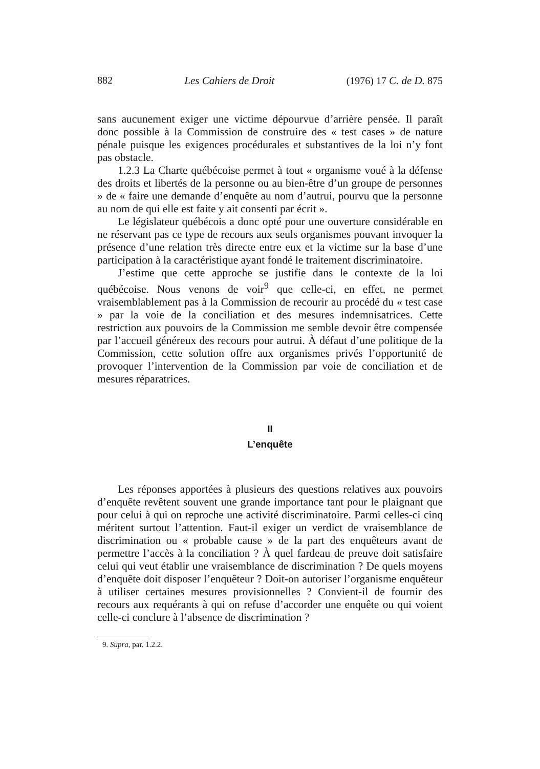882 Les Cahiers de Droit (1976) 17 C. de D. 875
sans aucunement exiger une victime dépourvue d’arrière pensée. Il paraît donc possible à la Commission de construire des « test cases » de nature pénale puisque les exigences procédurales et substantives de la loi n’y font pas obstacle.
1.2.3 La Charte québécoise permet à tout « organisme voué à la défense des droits et libertés de la personne ou au bien-être d’un groupe de personnes » de « faire une demande d’enquête au nom d’autrui, pourvu que la personne au nom de qui elle est faite y ait consenti par écrit ».
Le législateur québécois a donc opté pour une ouverture considérable en ne réservant pas ce type de recours aux seuls organismes pouvant invoquer la présence d’une relation très directe entre eux et la victime sur la base d’une participation à la caractéristique ayant fondé le traitement discriminatoire.
J’estime que cette approche se justifie dans le contexte de la loi québécoise. Nous venons de voir<sup>9</sup> que celle-ci, en effet, ne permet vraisemblablement pas à la Commission de recourir au procédé du « test case » par la voie de la conciliation et des mesures indemnisatrices. Cette restriction aux pouvoirs de la Commission me semble devoir être compensée par l’accueil généreux des recours pour autrui. À défaut d’une politique de la Commission, cette solution offre aux organismes privés l’opportunité de provoquer l’intervention de la Commission par voie de conciliation et de mesures réparatrices.
II
L’enquête
Les réponses apportées à plusieurs des questions relatives aux pouvoirs d’enquête revêtent souvent une grande importance tant pour le plaignant que pour celui à qui on reproche une activité discriminatoire. Parmi celles-ci cinq méritent surtout l’attention. Faut-il exiger un verdict de vraisemblance de discrimination ou « probable cause » de la part des enquêteurs avant de permettre l’accès à la conciliation ? À quel fardeau de preuve doit satisfaire celui qui veut établir une vraisemblance de discrimination ? De quels moyens d’enquête doit disposer l’enquêteur ? Doit-on autoriser l’organisme enquêteur à utiliser certaines mesures provisionnelles ? Convient-il de fournir des recours aux requérants à qui on refuse d’accorder une enquête ou qui voient celle-ci conclure à l’absence de discrimination ?
9. Supra, par. 1.2.2.